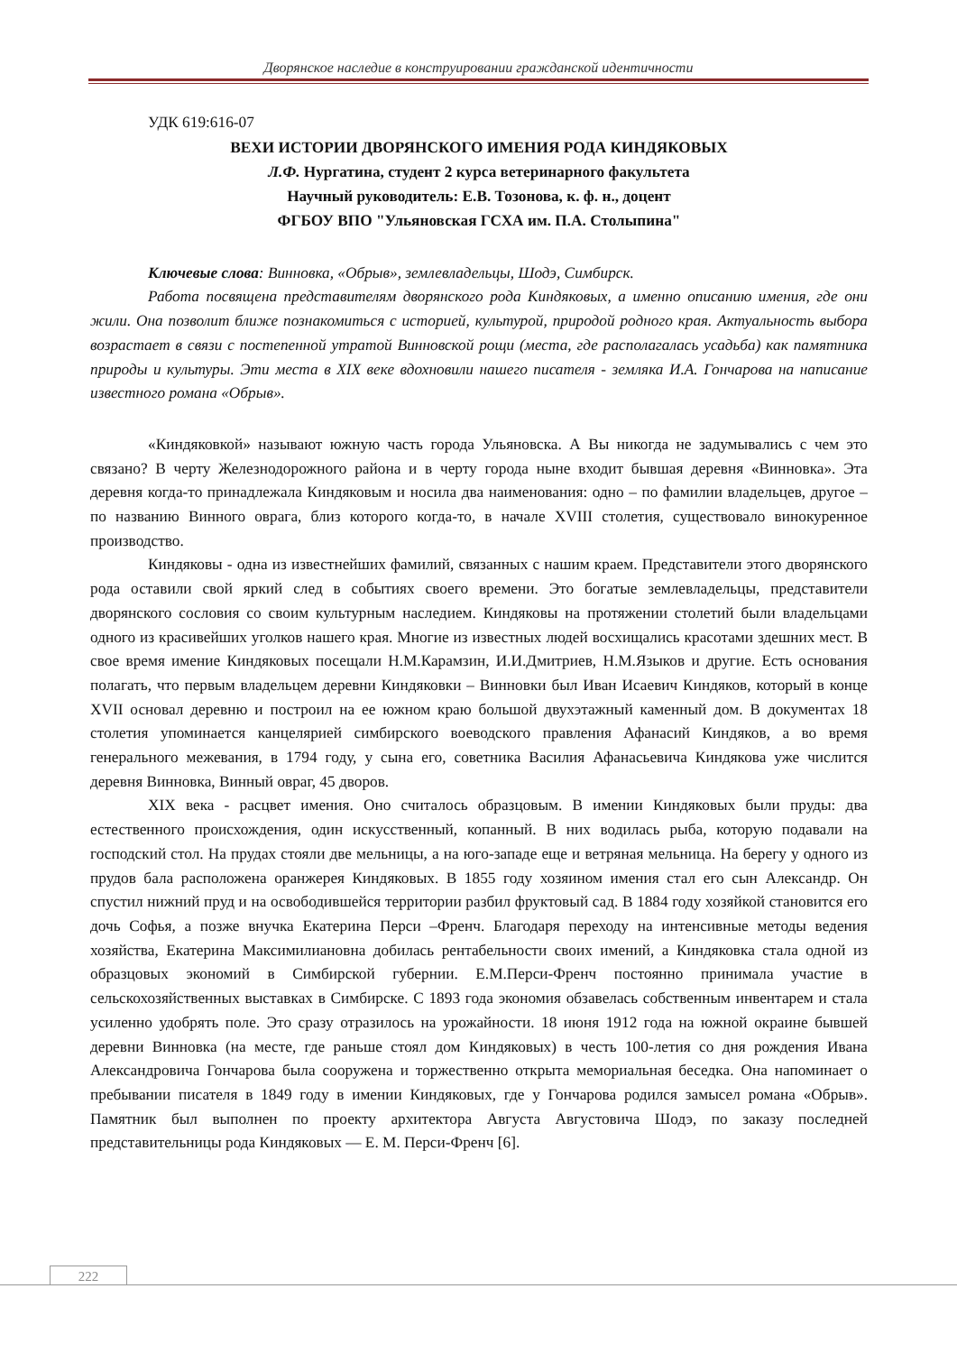Дворянское наследие в конструировании гражданской идентичности
УДК 619:616-07
ВЕХИ ИСТОРИИ ДВОРЯНСКОГО ИМЕНИЯ РОДА КИНДЯКОВЫХ
Л.Ф. Нургатина, студент 2 курса ветеринарного факультета
Научный руководитель: Е.В. Тозонова, к. ф. н., доцент
ФГБОУ ВПО "Ульяновская ГСХА им. П.А. Столыпина"
Ключевые слова: Винновка, «Обрыв», землевладельцы, Шодэ, Симбирск.
Работа посвящена представителям дворянского рода Киндяковых, а именно описанию имения, где они жили. Она позволит ближе познакомиться с историей, культурой, природой родного края. Актуальность выбора возрастает в связи с постепенной утратой Винновской рощи (места, где располагалась усадьба) как памятника природы и культуры. Эти места в XIX веке вдохновили нашего писателя - земляка И.А. Гончарова на написание известного романа «Обрыв».
«Киндяковкой» называют южную часть города Ульяновска. А Вы никогда не задумывались с чем это связано? В черту Железнодорожного района и в черту города ныне входит бывшая деревня «Винновка». Эта деревня когда-то принадлежала Киндяковым и носила два наименования: одно – по фамилии владельцев, другое – по названию Винного оврага, близ которого когда-то, в начале XVIII столетия, существовало винокуренное производство.
Киндяковы - одна из известнейших фамилий, связанных с нашим краем. Представители этого дворянского рода оставили свой яркий след в событиях своего времени. Это богатые землевладельцы, представители дворянского сословия со своим культурным наследием. Киндяковы на протяжении столетий были владельцами одного из красивейших уголков нашего края. Многие из известных людей восхищались красотами здешних мест. В свое время имение Киндяковых посещали Н.М.Карамзин, И.И.Дмитриев, Н.М.Языков и другие. Есть основания полагать, что первым владельцем деревни Киндяковки – Винновки был Иван Исаевич Киндяков, который в конце XVII основал деревню и построил на ее южном краю большой двухэтажный каменный дом. В документах 18 столетия упоминается канцелярией симбирского воеводского правления Афанасий Киндяков, а во время генерального межевания, в 1794 году, у сына его, советника Василия Афанасьевича Киндякова уже числится деревня Винновка, Винный овраг, 45 дворов.
XIX века - расцвет имения. Оно считалось образцовым. В имении Киндяковых были пруды: два естественного происхождения, один искусственный, копанный. В них водилась рыба, которую подавали на господский стол. На прудах стояли две мельницы, а на юго-западе еще и ветряная мельница. На берегу у одного из прудов бала расположена оранжерея Киндяковых. В 1855 году хозяином имения стал его сын Александр. Он спустил нижний пруд и на освободившейся территории разбил фруктовый сад. В 1884 году хозяйкой становится его дочь Софья, а позже внучка Екатерина Перси –Френч. Благодаря переходу на интенсивные методы ведения хозяйства, Екатерина Максимилиановна добилась рентабельности своих имений, а Киндяковка стала одной из образцовых экономий в Симбирской губернии. Е.М.Перси-Френч постоянно принимала участие в сельскохозяйственных выставках в Симбирске. С 1893 года экономия обзавелась собственным инвентарем и стала усиленно удобрять поле. Это сразу отразилось на урожайности. 18 июня 1912 года на южной окраине бывшей деревни Винновка (на месте, где раньше стоял дом Киндяковых) в честь 100-летия со дня рождения Ивана Александровича Гончарова была сооружена и торжественно открыта мемориальная беседка. Она напоминает о пребывании писателя в 1849 году в имении Киндяковых, где у Гончарова родился замысел романа «Обрыв». Памятник был выполнен по проекту архитектора Августа Августовича Шодэ, по заказу последней представительницы рода Киндяковых — Е. М. Перси-Френч [6].
222